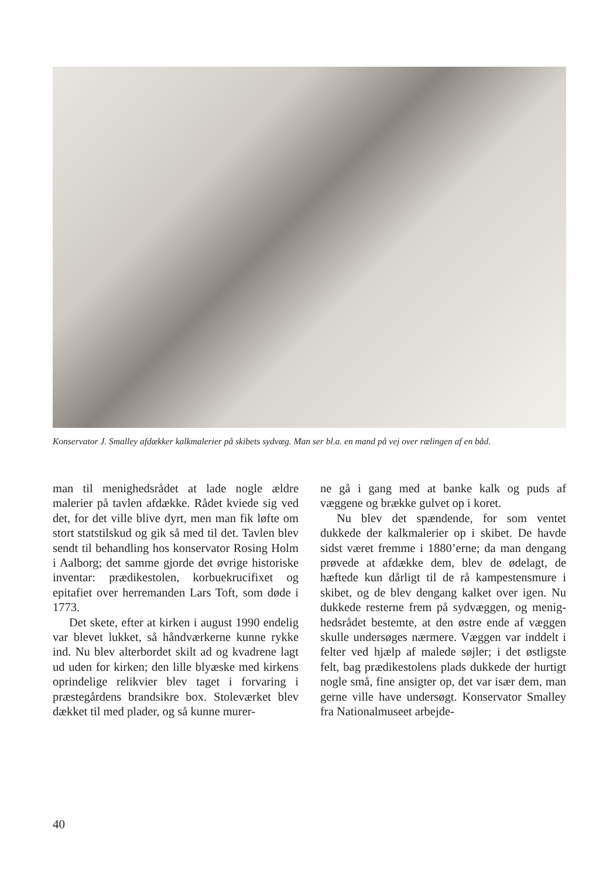Konservator J. Smalley afdækker kalkmalerier på skibets sydvæg. Man ser bl.a. en mand på vej over rælingen af en båd.
man til menighedsrådet at lade nogle ældre malerier på tavlen afdække. Rådet kviede sig ved det, for det ville blive dyrt, men man fik løfte om stort statstilskud og gik så med til det. Tavlen blev sendt til behandling hos konservator Rosing Holm i Aalborg; det samme gjorde det øvrige historiske inventar: prædikestolen, korbue­krucifixet og epitafiet over herremanden Lars Toft, som døde i 1773.
Det skete, efter at kirken i august 1990 endelig var blevet lukket, så håndværkerne kunne rykke ind. Nu blev alterbordet skilt ad og kvadrene lagt ud uden for kirken; den lille blyæske med kirkens oprindelige relikvier blev taget i forvaring i præste­gårdens brandsikre box. Stoleværket blev dækket til med plader, og så kunne murer-
ne gå i gang med at banke kalk og puds af væggene og brække gulvet op i koret.
Nu blev det spændende, for som ventet dukkede der kalkmalerier op i skibet. De havde sidst været fremme i 1880’erne; da man dengang prøvede at afdække dem, blev de ødelagt, de hæftede kun dårligt til de rå kampestensmure i skibet, og de blev dengang kalket over igen. Nu dukkede resterne frem på sydvæggen, og menig­hedsrådet bestemte, at den østre ende af væggen skulle undersøges nærmere. Væg­gen var inddelt i felter ved hjælp af male­de søjler; i det østligste felt, bag prædike­stolens plads dukkede der hurtigt nogle små, fine ansigter op, det var især dem, man gerne ville have undersøgt. Konser­vator Smalley fra Nationalmuseet arbejde-
40